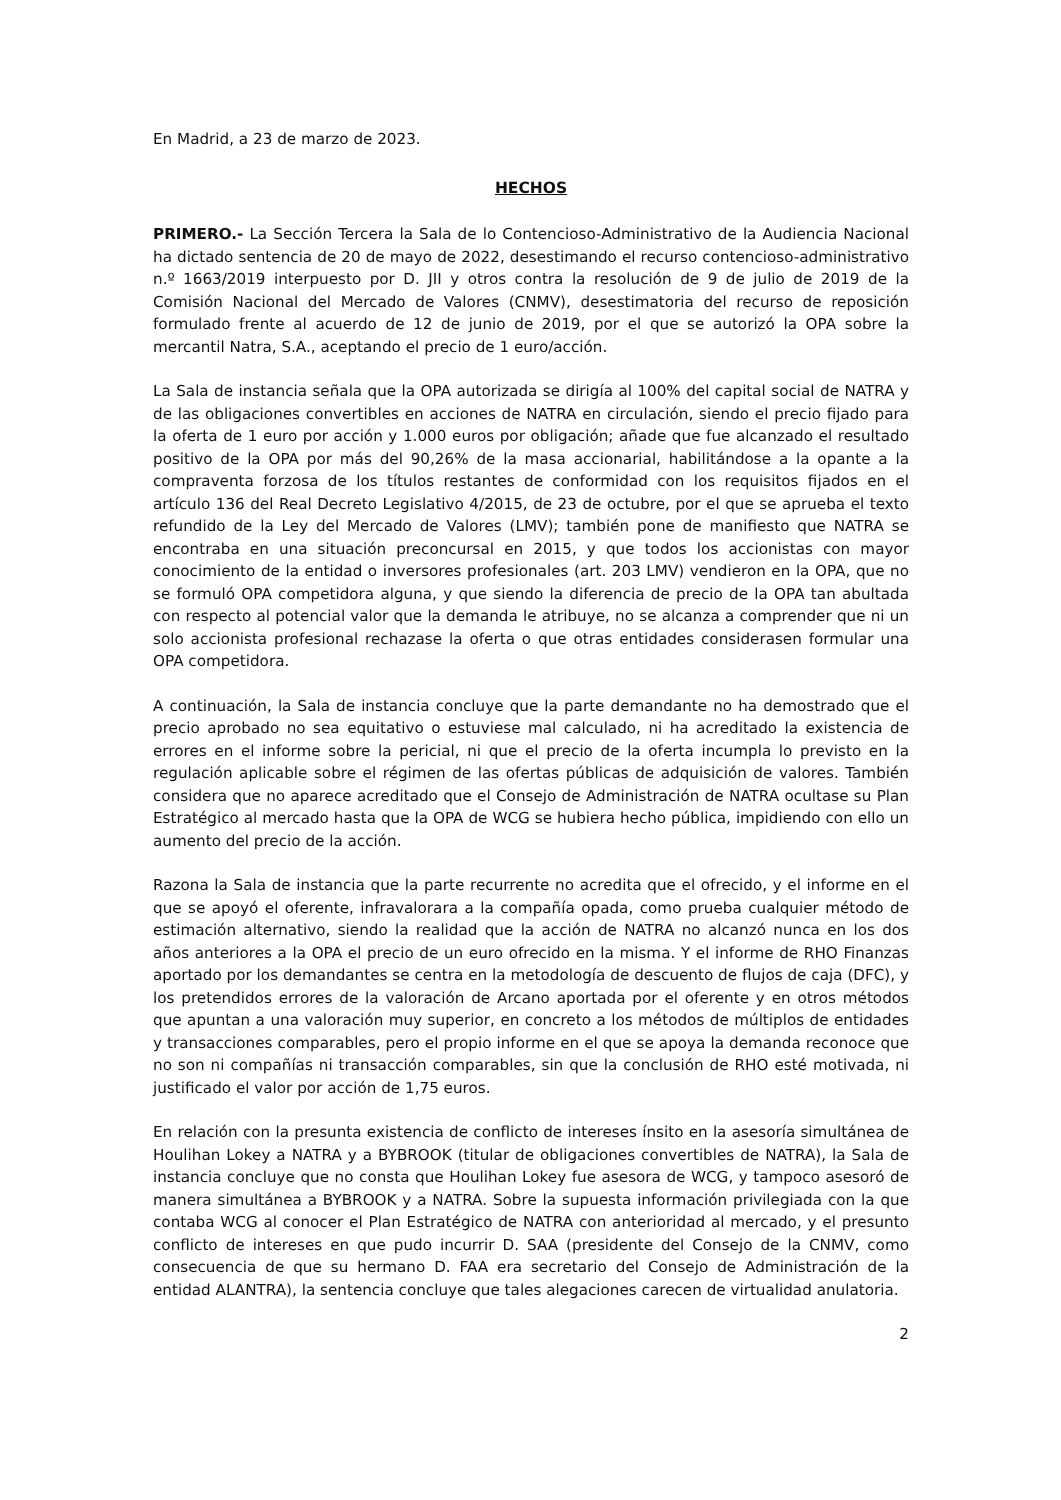En Madrid, a 23 de marzo de 2023.
HECHOS
PRIMERO.- La Sección Tercera la Sala de lo Contencioso-Administrativo de la Audiencia Nacional ha dictado sentencia de 20 de mayo de 2022, desestimando el recurso contencioso-administrativo n.º 1663/2019 interpuesto por D. JII y otros contra la resolución de 9 de julio de 2019 de la Comisión Nacional del Mercado de Valores (CNMV), desestimatoria del recurso de reposición formulado frente al acuerdo de 12 de junio de 2019, por el que se autorizó la OPA sobre la mercantil Natra, S.A., aceptando el precio de 1 euro/acción.
La Sala de instancia señala que la OPA autorizada se dirigía al 100% del capital social de NATRA y de las obligaciones convertibles en acciones de NATRA en circulación, siendo el precio fijado para la oferta de 1 euro por acción y 1.000 euros por obligación; añade que fue alcanzado el resultado positivo de la OPA por más del 90,26% de la masa accionarial, habilitándose a la opante a la compraventa forzosa de los títulos restantes de conformidad con los requisitos fijados en el artículo 136 del Real Decreto Legislativo 4/2015, de 23 de octubre, por el que se aprueba el texto refundido de la Ley del Mercado de Valores (LMV); también pone de manifiesto que NATRA se encontraba en una situación preconcursal en 2015, y que todos los accionistas con mayor conocimiento de la entidad o inversores profesionales (art. 203 LMV) vendieron en la OPA, que no se formuló OPA competidora alguna, y que siendo la diferencia de precio de la OPA tan abultada con respecto al potencial valor que la demanda le atribuye, no se alcanza a comprender que ni un solo accionista profesional rechazase la oferta o que otras entidades considerasen formular una OPA competidora.
A continuación, la Sala de instancia concluye que la parte demandante no ha demostrado que el precio aprobado no sea equitativo o estuviese mal calculado, ni ha acreditado la existencia de errores en el informe sobre la pericial, ni que el precio de la oferta incumpla lo previsto en la regulación aplicable sobre el régimen de las ofertas públicas de adquisición de valores. También considera que no aparece acreditado que el Consejo de Administración de NATRA ocultase su Plan Estratégico al mercado hasta que la OPA de WCG se hubiera hecho pública, impidiendo con ello un aumento del precio de la acción.
Razona la Sala de instancia que la parte recurrente no acredita que el ofrecido, y el informe en el que se apoyó el oferente, infravalorara a la compañía opada, como prueba cualquier método de estimación alternativo, siendo la realidad que la acción de NATRA no alcanzó nunca en los dos años anteriores a la OPA el precio de un euro ofrecido en la misma. Y el informe de RHO Finanzas aportado por los demandantes se centra en la metodología de descuento de flujos de caja (DFC), y los pretendidos errores de la valoración de Arcano aportada por el oferente y en otros métodos que apuntan a una valoración muy superior, en concreto a los métodos de múltiplos de entidades y transacciones comparables, pero el propio informe en el que se apoya la demanda reconoce que no son ni compañías ni transacción comparables, sin que la conclusión de RHO esté motivada, ni justificado el valor por acción de 1,75 euros.
En relación con la presunta existencia de conflicto de intereses ínsito en la asesoría simultánea de Houlihan Lokey a NATRA y a BYBROOK (titular de obligaciones convertibles de NATRA), la Sala de instancia concluye que no consta que Houlihan Lokey fue asesora de WCG, y tampoco asesoró de manera simultánea a BYBROOK y a NATRA. Sobre la supuesta información privilegiada con la que contaba WCG al conocer el Plan Estratégico de NATRA con anterioridad al mercado, y el presunto conflicto de intereses en que pudo incurrir D. SAA (presidente del Consejo de la CNMV, como consecuencia de que su hermano D. FAA era secretario del Consejo de Administración de la entidad ALANTRA), la sentencia concluye que tales alegaciones carecen de virtualidad anulatoria.
2